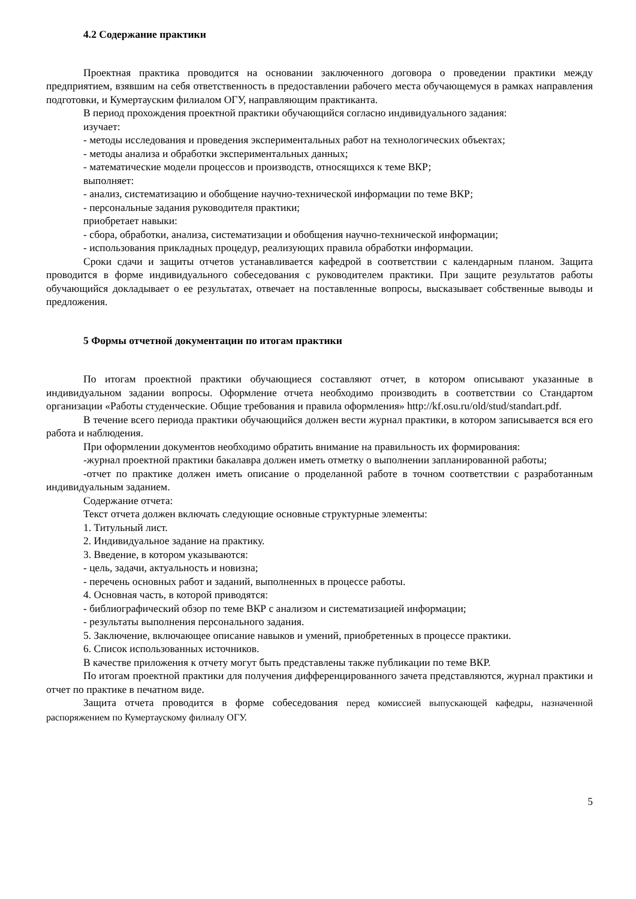4.2 Содержание практики
Проектная практика проводится на основании заключенного договора о проведении практики между предприятием, взявшим на себя ответственность в предоставлении рабочего места обучающемуся в рамках направления подготовки, и Кумертауским филиалом ОГУ, направляющим практиканта.
В период прохождения проектной практики обучающийся согласно индивидуального задания:
изучает:
- методы исследования и проведения экспериментальных работ на технологических объектах;
- методы анализа и обработки экспериментальных данных;
- математические модели процессов и производств, относящихся к теме ВКР;
выполняет:
- анализ, систематизацию и обобщение научно-технической информации по теме ВКР;
- персональные задания руководителя практики;
приобретает навыки:
- сбора, обработки, анализа, систематизации и обобщения научно-технической информации;
- использования прикладных процедур, реализующих правила обработки информации.
Сроки сдачи и защиты отчетов устанавливается кафедрой в соответствии с календарным планом. Защита проводится в форме индивидуального собеседования с руководителем практики. При защите результатов работы обучающийся докладывает о ее результатах, отвечает на поставленные вопросы, высказывает собственные выводы и предложения.
5 Формы отчетной документации по итогам практики
По итогам проектной практики обучающиеся составляют отчет, в котором описывают указанные в индивидуальном задании вопросы. Оформление отчета необходимо производить в соответствии со Стандартом организации «Работы студенческие. Общие требования и правила оформления» http://kf.osu.ru/old/stud/standart.pdf.
В течение всего периода практики обучающийся должен вести журнал практики, в котором записывается вся его работа и наблюдения.
При оформлении документов необходимо обратить внимание на правильность их формирования:
-журнал проектной практики бакалавра должен иметь отметку о выполнении запланированной работы;
-отчет по практике должен иметь описание о проделанной работе в точном соответствии с разработанным индивидуальным заданием.
Содержание отчета:
Текст отчета должен включать следующие основные структурные элементы:
1. Титульный лист.
2. Индивидуальное задание на практику.
3. Введение, в котором указываются:
- цель, задачи, актуальность и новизна;
- перечень основных работ и заданий, выполненных в процессе работы.
4. Основная часть, в которой приводятся:
- библиографический обзор по теме ВКР с анализом и систематизацией информации;
- результаты выполнения персонального задания.
5. Заключение, включающее описание навыков и умений, приобретенных в процессе практики.
6. Список использованных источников.
В качестве приложения к отчету могут быть представлены также публикации по теме ВКР.
По итогам проектной практики для получения дифференцированного зачета представляются, журнал практики и отчет по практике в печатном виде.
Защита отчета проводится в форме собеседования перед комиссией выпускающей кафедры, назначенной распоряжением по Кумертаускому филиалу ОГУ.
5